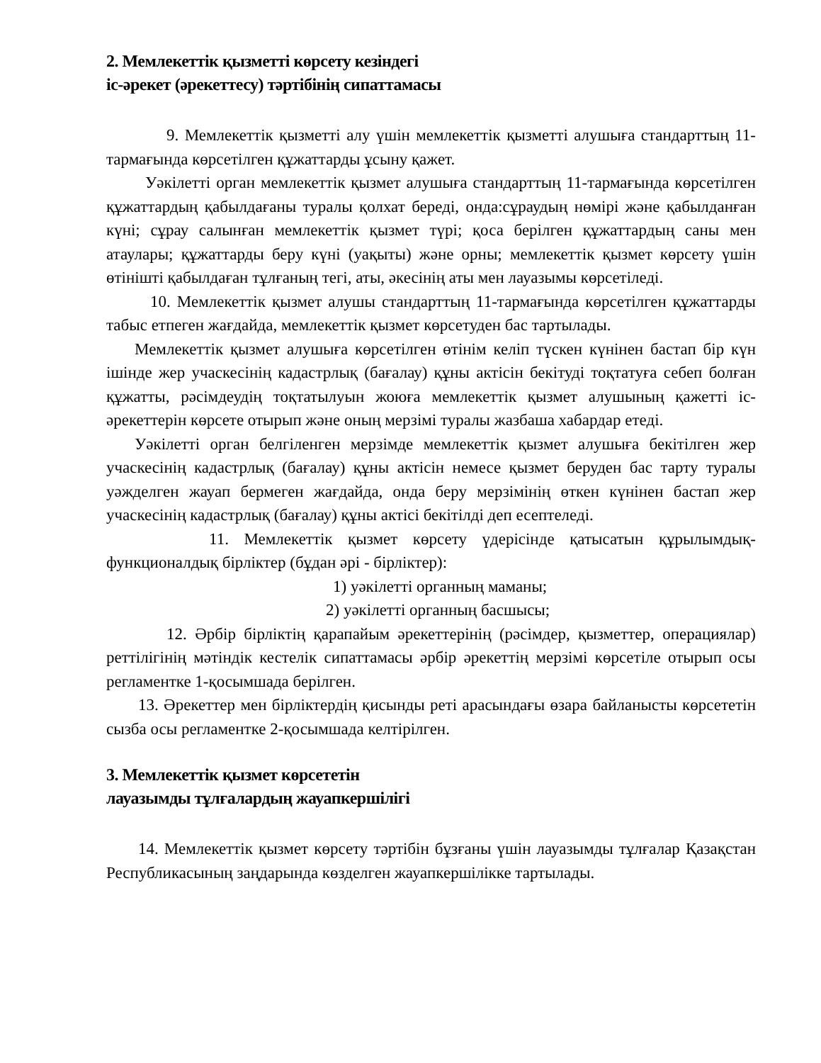2. Мемлекеттік қызметті көрсету кезіндегі
іс-әрекет (әрекеттесу) тәртібінің сипаттамасы
9. Мемлекеттік қызметті алу үшін мемлекеттік қызметті алушыға стандарттың 11-тармағында көрсетілген құжаттарды ұсыну қажет.
Уәкілетті орган мемлекеттік қызмет алушыға стандарттың 11-тармағында көрсетілген құжаттардың қабылдағаны туралы қолхат береді, онда:сұраудың нөмірі және қабылданған күні; сұрау салынған мемлекеттік қызмет түрі; қоса берілген құжаттардың саны мен атаулары; құжаттарды беру күні (уақыты) және орны; мемлекеттік қызмет көрсету үшін өтінішті қабылдаған тұлғаның тегі, аты, әкесінің аты мен лауазымы көрсетіледі.
10. Мемлекеттік қызмет алушы стандарттың 11-тармағында көрсетілген құжаттарды табыс етпеген жағдайда, мемлекеттік қызмет көрсетуден бас тартылады.
Мемлекеттік қызмет алушыға көрсетілген өтінім келіп түскен күнінен бастап бір күн ішінде жер учаскесінің кадастрлық (бағалау) құны актісін бекітуді тоқтатуға себеп болған құжатты, рәсімдеудің тоқтатылуын жоюға мемлекеттік қызмет алушының қажетті іс-әрекеттерін көрсете отырып және оның мерзімі туралы жазбаша хабардар етеді.
Уәкілетті орган белгіленген мерзімде мемлекеттік қызмет алушыға бекітілген жер учаскесінің кадастрлық (бағалау) құны актісін немесе қызмет беруден бас тарту туралы уәжделген жауап бермеген жағдайда, онда беру мерзімінің өткен күнінен бастап жер учаскесінің кадастрлық (бағалау) құны актісі бекітілді деп есептеледі.
11. Мемлекеттік қызмет көрсету үдерісінде қатысатын құрылымдық-функционалдық бірліктер (бұдан әрі - бірліктер):
1) уәкілетті органның маманы;
2) уәкілетті органның басшысы;
12. Әрбір бірліктің қарапайым әрекеттерінің (рәсімдер, қызметтер, операциялар) реттілігінің мәтіндік кестелік сипаттамасы әрбір әрекеттің мерзімі көрсетіле отырып осы регламентке 1-қосымшада берілген.
13. Әрекеттер мен бірліктердің қисынды реті арасындағы өзара байланысты көрсететін сызба осы регламентке 2-қосымшада келтірілген.
3. Мемлекеттік қызмет көрсететін
лауазымды тұлғалардың жауапкершілігі
14. Мемлекеттік қызмет көрсету тәртібін бұзғаны үшін лауазымды тұлғалар Қазақстан Республикасының заңдарында көзделген жауапкершілікке тартылады.